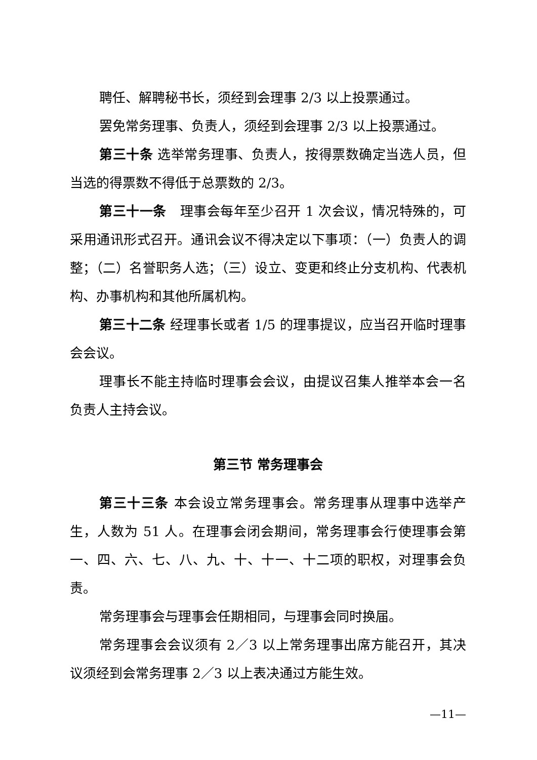聘任、解聘秘书长，须经到会理事 2/3 以上投票通过。
罢免常务理事、负责人，须经到会理事 2/3 以上投票通过。
第三十条 选举常务理事、负责人，按得票数确定当选人员，但当选的得票数不得低于总票数的 2/3。
第三十一条　理事会每年至少召开 1 次会议，情况特殊的，可采用通讯形式召开。通讯会议不得决定以下事项：（一）负责人的调整；（二）名誉职务人选；（三）设立、变更和终止分支机构、代表机构、办事机构和其他所属机构。
第三十二条 经理事长或者 1/5 的理事提议，应当召开临时理事会会议。
理事长不能主持临时理事会会议，由提议召集人推举本会一名负责人主持会议。
第三节 常务理事会
第三十三条 本会设立常务理事会。常务理事从理事中选举产生，人数为 51 人。在理事会闭会期间，常务理事会行使理事会第一、四、六、七、八、九、十、十一、十二项的职权，对理事会负责。
常务理事会与理事会任期相同，与理事会同时换届。
常务理事会会议须有 2／3 以上常务理事出席方能召开，其决议须经到会常务理事 2／3 以上表决通过方能生效。
—11—